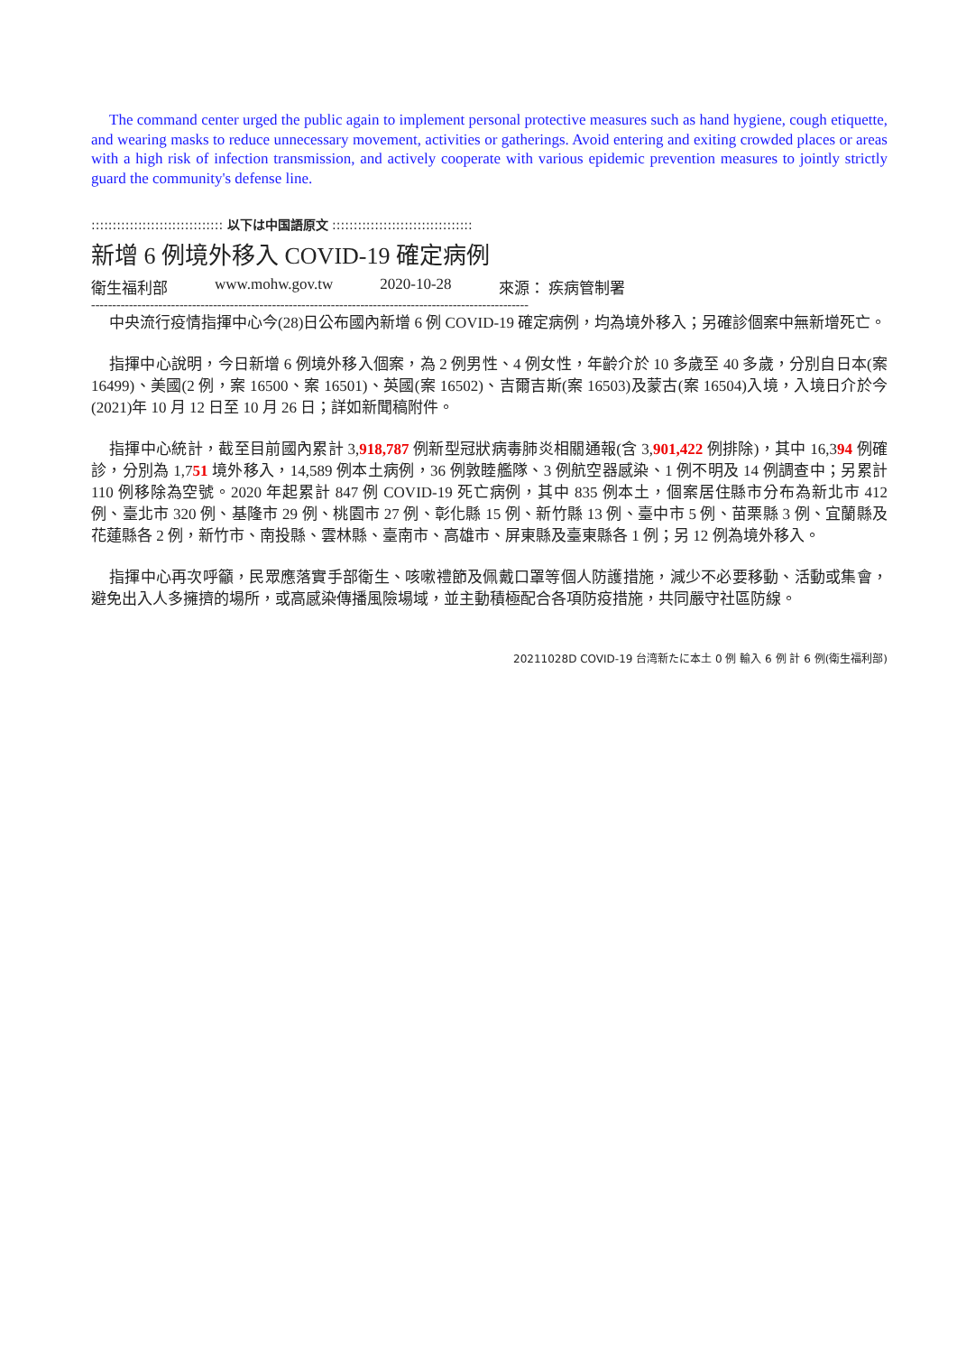The command center urged the public again to implement personal protective measures such as hand hygiene, cough etiquette, and wearing masks to reduce unnecessary movement, activities or gatherings. Avoid entering and exiting crowded places or areas with a high risk of infection transmission, and actively cooperate with various epidemic prevention measures to jointly strictly guard the community's defense line.
::::::::::::::::::::::::::::::: 以下は中国語原文 :::::::::::::::::::::::::::::::::
新增 6 例境外移入 COVID-19 確定病例
衛生福利部 www.mohw.gov.tw 2020-10-28 來源： 疾病管制署
--------------------------------------------------------------------------------------------------------
中央流行疫情指揮中心今(28)日公布國內新增 6 例 COVID-19 確定病例，均為境外移入；另確診個案中無新增死亡。
指揮中心說明，今日新增 6 例境外移入個案，為 2 例男性、4 例女性，年齡介於 10 多歲至 40 多歲，分別自日本(案 16499)、美國(2 例，案 16500、案 16501)、英國(案 16502)、吉爾吉斯(案 16503)及蒙古(案 16504)入境，入境日介於今(2021)年 10 月 12 日至 10 月 26 日；詳如新聞稿附件。
指揮中心統計，截至目前國內累計 3,918,787 例新型冠狀病毒肺炎相關通報(含 3,901,422 例排除)，其中 16,394 例確診，分別為 1,751 境外移入，14,589 例本土病例，36 例敦睦艦隊、3 例航空器感染、1 例不明及 14 例調查中；另累計 110 例移除為空號。2020 年起累計 847 例 COVID-19 死亡病例，其中 835 例本土，個案居住縣市分布為新北市 412 例、臺北市 320 例、基隆市 29 例、桃園市 27 例、彰化縣 15 例、新竹縣 13 例、臺中市 5 例、苗栗縣 3 例、宜蘭縣及花蓮縣各 2 例，新竹市、南投縣、雲林縣、臺南市、高雄市、屏東縣及臺東縣各 1 例；另 12 例為境外移入。
指揮中心再次呼籲，民眾應落實手部衛生、咳嗽禮節及佩戴口罩等個人防護措施，減少不必要移動、活動或集會，避免出入人多擁擠的場所，或高感染傳播風險場域，並主動積極配合各項防疫措施，共同嚴守社區防線。
20211028D COVID-19 台湾新たに本土 0 例 輸入 6 例 計 6 例(衛生福利部)